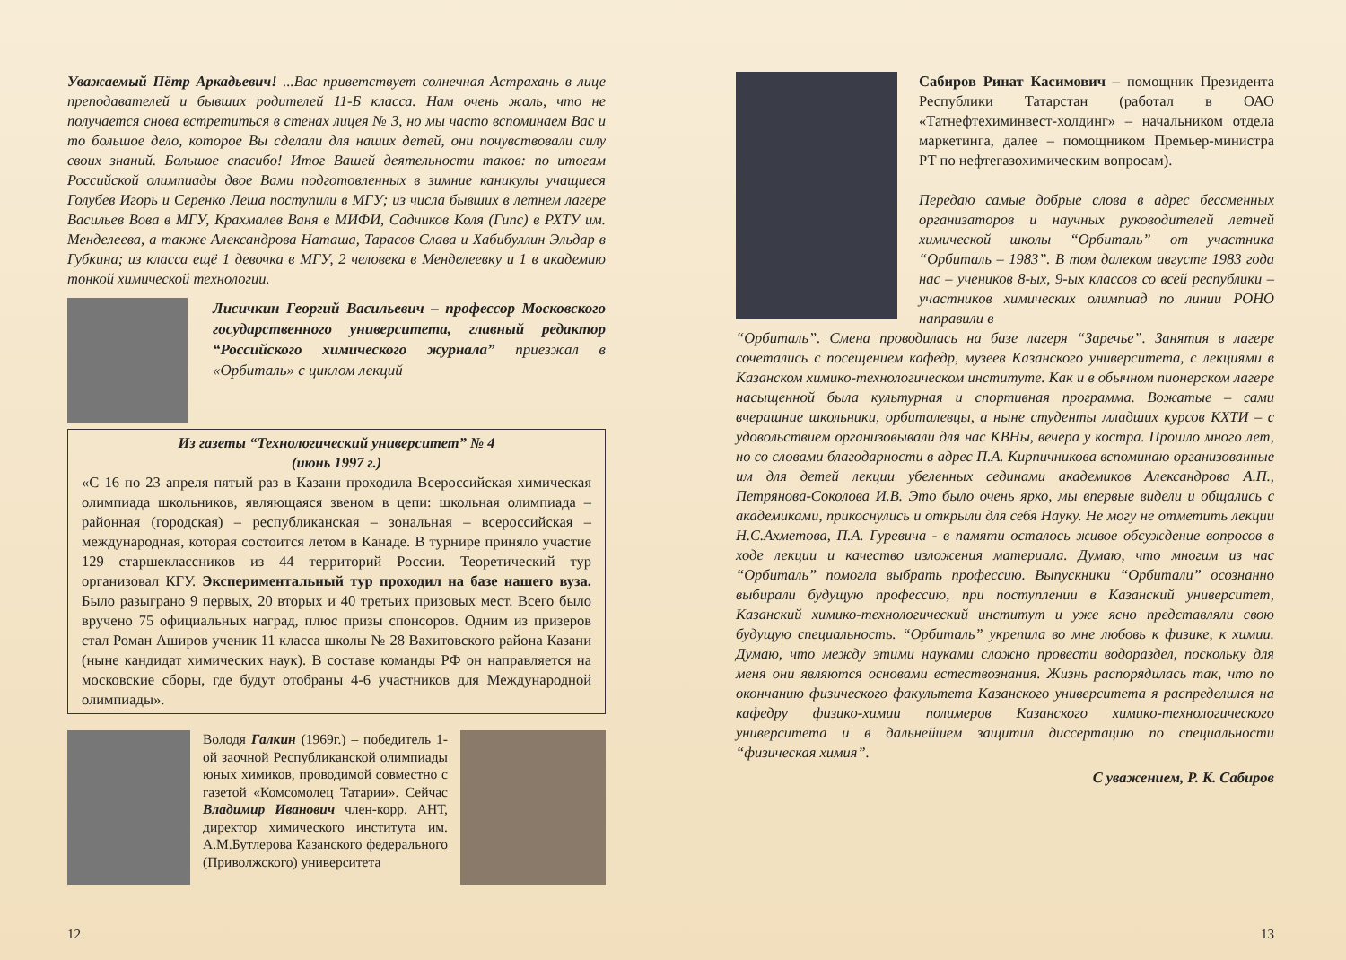Уважаемый Пётр Аркадьевич! ...Вас приветствует солнечная Астрахань в лице преподавателей и бывших родителей 11-Б класса. Нам очень жаль, что не получается снова встретиться в стенах лицея № 3, но мы часто вспоминаем Вас и то большое дело, которое Вы сделали для наших детей, они почувствовали силу своих знаний. Большое спасибо! Итог Вашей деятельности таков: по итогам Российской олимпиады двое Вами подготовленных в зимние каникулы учащиеся Голубев Игорь и Серенко Леша поступили в МГУ; из числа бывших в летнем лагере Васильев Вова в МГУ, Крахмалев Ваня в МИФИ, Садчиков Коля (Гипс) в РХТУ им. Менделеева, а также Александрова Наташа, Тарасов Слава и Хабибуллин Эльдар в Губкина; из класса ещё 1 девочка в МГУ, 2 человека в Менделеевку и 1 в академию тонкой химической технологии.
Лисичкин Георгий Васильевич – профессор Московского государственного университета, главный редактор “Российского химического журнала” приезжал в «Орбиталь» с циклом лекций
Из газеты “Технологический университет” № 4
(июнь 1997 г.)
«С 16 по 23 апреля пятый раз в Казани проходила Всероссийская химическая олимпиада школьников, являющаяся звеном в цепи: школьная олимпиада – районная (городская) – республиканская – зональная – всероссийская – международная, которая состоится летом в Канаде. В турнире приняло участие 129 старшеклассников из 44 территорий России. Теоретический тур организовал КГУ. Экспериментальный тур проходил на базе нашего вуза. Было разыграно 9 первых, 20 вторых и 40 третьих призовых мест. Всего было вручено 75 официальных наград, плюс призы спонсоров. Одним из призеров стал Роман Аширов ученик 11 класса школы № 28 Вахитовского района Казани (ныне кандидат химических наук). В составе команды РФ он направляется на московские сборы, где будут отобраны 4-6 участников для Международной олимпиады».
Володя Галкин (1969г.) – победитель 1-ой заочной Республиканской олимпиады юных химиков, проводимой совместно с газетой «Комсомолец Татарии». Сейчас Владимир Иванович член-корр. АНТ, директор химического института им. А.М.Бутлерова Казанского федерального (Приволжского) университета
12
Сабиров Ринат Касимович – помощник Президента Республики Татарстан (работал в ОАО «Татнефтехиминвест-холдинг» – начальником отдела маркетинга, далее – помощником Премьер-министра РТ по нефтегазохимическим вопросам).
Передаю самые добрые слова в адрес бессменных организаторов и научных руководителей летней химической школы “Орбиталь” от участника “Орбиталь – 1983”. В том далеком августе 1983 года нас – учеников 8-ых, 9-ых классов со всей республики – участников химических олимпиад по линии РОНО направили в
“Орбиталь”. Смена проводилась на базе лагеря “Заречье”. Занятия в лагере сочетались с посещением кафедр, музеев Казанского университета, с лекциями в Казанском химико-технологическом институте. Как и в обычном пионерском лагере насыщенной была культурная и спортивная программа. Вожатые – сами вчерашние школьники, орбиталевцы, а ныне студенты младших курсов КХТИ – с удовольствием организовывали для нас КВНы, вечера у костра. Прошло много лет, но со словами благодарности в адрес П.А. Кирпичникова вспоминаю организованные им для детей лекции убеленных сединами академиков Александрова А.П., Петрянова-Соколова И.В. Это было очень ярко, мы впервые видели и общались с академиками, прикоснулись и открыли для себя Науку. Не могу не отметить лекции Н.С.Ахметова, П.А. Гуревича - в памяти осталось живое обсуждение вопросов в ходе лекции и качество изложения материала. Думаю, что многим из нас “Орбиталь” помогла выбрать профессию. Выпускники “Орбитали” осознанно выбирали будущую профессию, при поступлении в Казанский университет, Казанский химико-технологический институт и уже ясно представляли свою будущую специальность. “Орбиталь” укрепила во мне любовь к физике, к химии. Думаю, что между этими науками сложно провести водораздел, поскольку для меня они являются основами естествознания. Жизнь распорядилась так, что по окончанию физического факультета Казанского университета я распределился на кафедру физико-химии полимеров Казанского химико-технологического университета и в дальнейшем защитил диссертацию по специальности “физическая химия”.
С уважением, Р. К. Сабиров
13